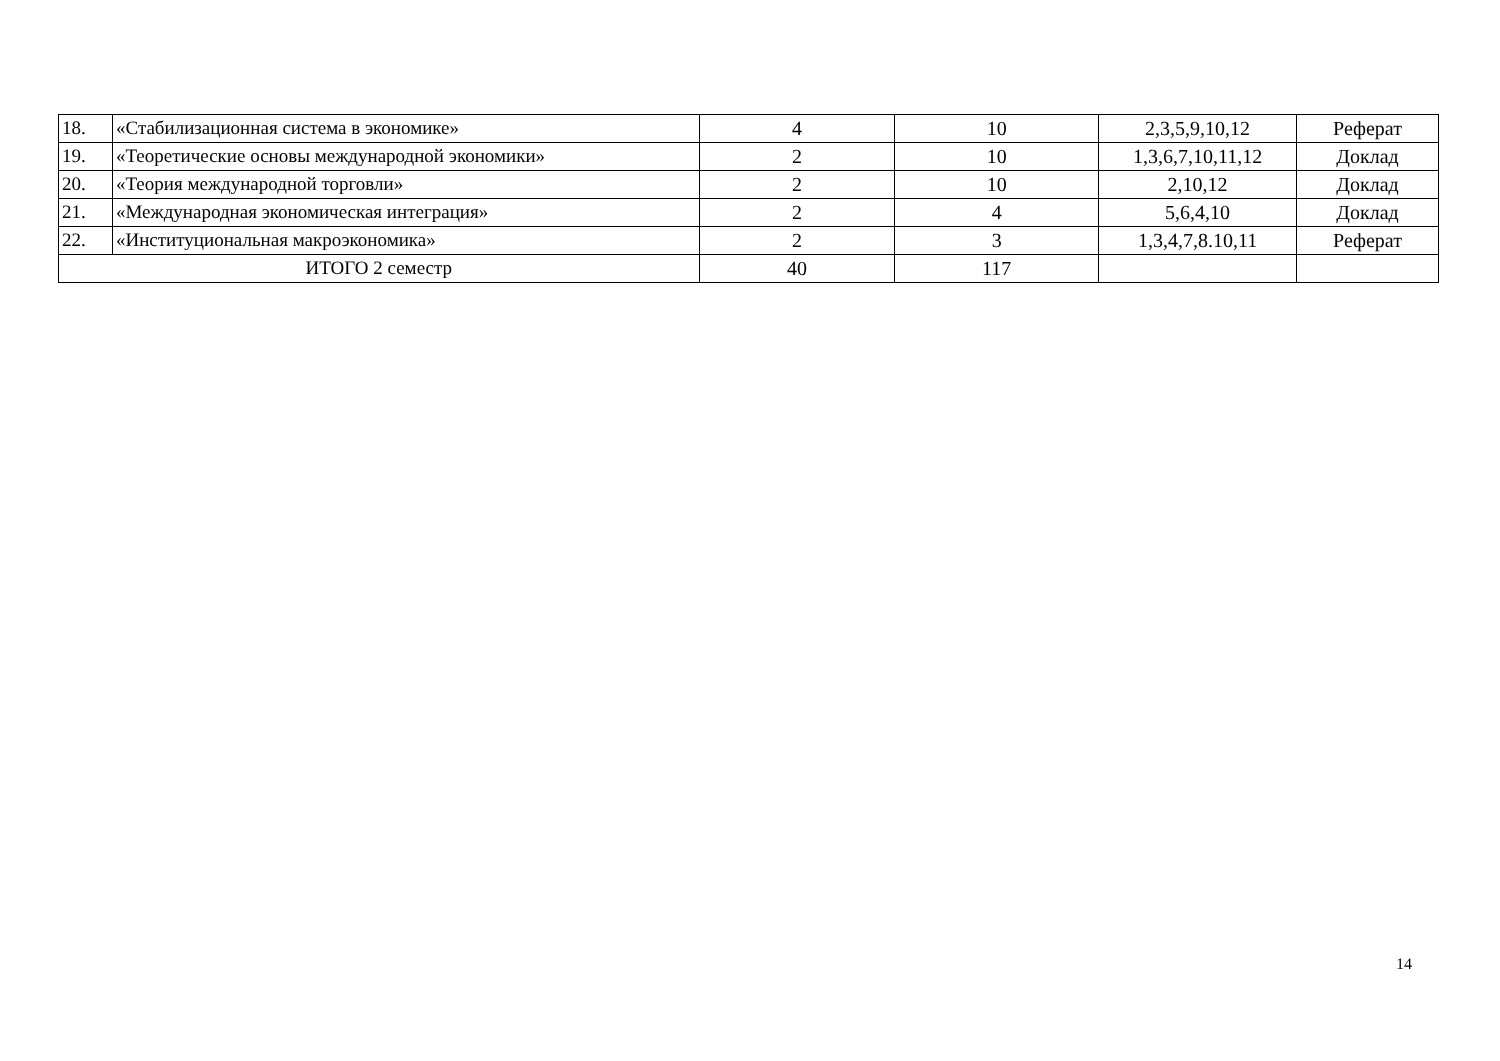| 18. | «Стабилизационная система в экономике» | 4 | 10 | 2,3,5,9,10,12 | Реферат |
| 19. | «Теоретические основы международной экономики» | 2 | 10 | 1,3,6,7,10,11,12 | Доклад |
| 20. | «Теория международной торговли» | 2 | 10 | 2,10,12 | Доклад |
| 21. | «Международная экономическая интеграция» | 2 | 4 | 5,6,4,10 | Доклад |
| 22. | «Институциональная макроэкономика» | 2 | 3 | 1,3,4,7,8.10,11 | Реферат |
| ИТОГО 2 семестр | | 40 | 117 | | |
14